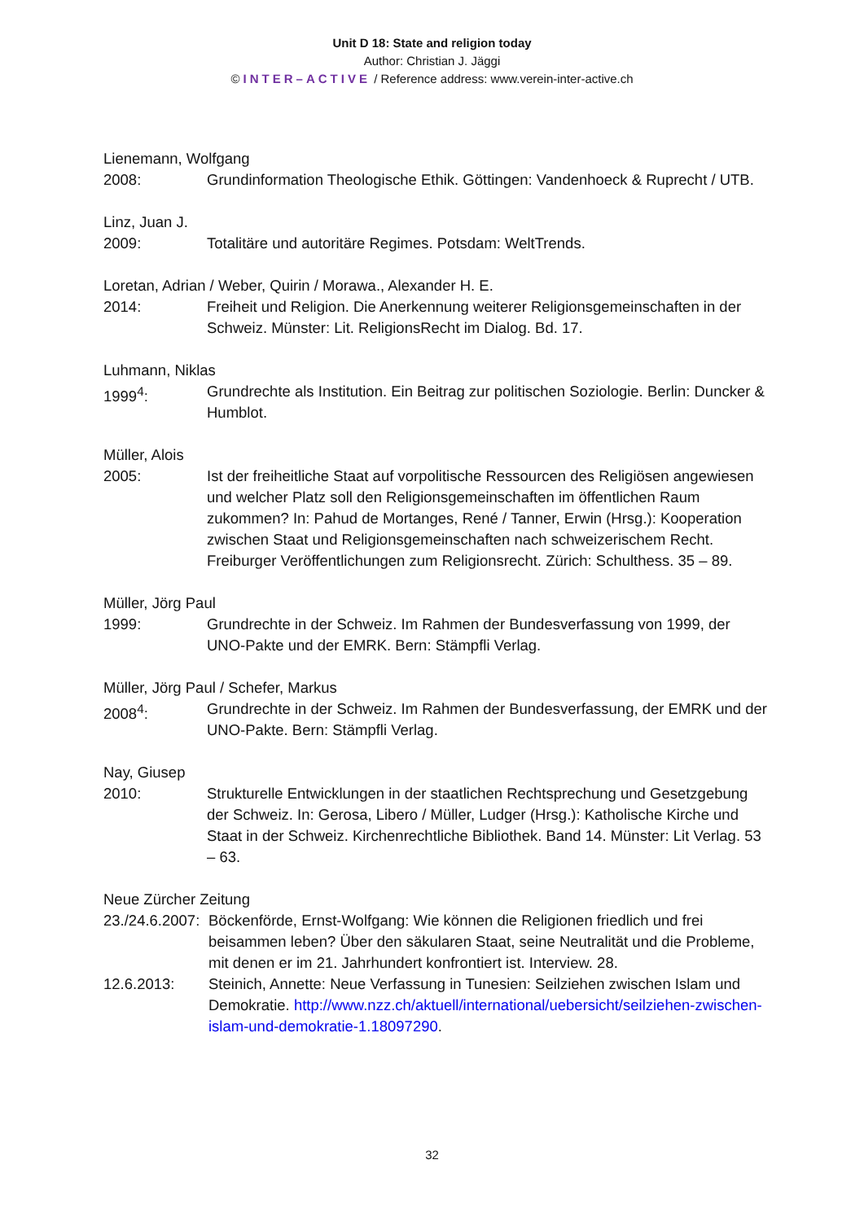Unit D 18: State and religion today
Author: Christian J. Jäggi
© INTER–ACTIVE / Reference address: www.verein-inter-active.ch
Lienemann, Wolfgang
2008: Grundinformation Theologische Ethik. Göttingen: Vandenhoeck & Ruprecht / UTB.
Linz, Juan J.
2009: Totalitäre und autoritäre Regimes. Potsdam: WeltTrends.
Loretan, Adrian / Weber, Quirin / Morawa., Alexander H. E.
2014: Freiheit und Religion. Die Anerkennung weiterer Religionsgemeinschaften in der Schweiz. Münster: Lit. ReligionsRecht im Dialog. Bd. 17.
Luhmann, Niklas
1999<sup>4</sup>: Grundrechte als Institution. Ein Beitrag zur politischen Soziologie. Berlin: Duncker & Humblot.
Müller, Alois
2005: Ist der freiheitliche Staat auf vorpolitische Ressourcen des Religiösen angewiesen und welcher Platz soll den Religionsgemeinschaften im öffentlichen Raum zukommen? In: Pahud de Mortanges, René / Tanner, Erwin (Hrsg.): Kooperation zwischen Staat und Religionsgemeinschaften nach schweizerischem Recht. Freiburger Veröffentlichungen zum Religionsrecht. Zürich: Schulthess. 35 – 89.
Müller, Jörg Paul
1999: Grundrechte in der Schweiz. Im Rahmen der Bundesverfassung von 1999, der UNO-Pakte und der EMRK. Bern: Stämpfli Verlag.
Müller, Jörg Paul / Schefer, Markus
2008<sup>4</sup>: Grundrechte in der Schweiz. Im Rahmen der Bundesverfassung, der EMRK und der UNO-Pakte. Bern: Stämpfli Verlag.
Nay, Giusep
2010: Strukturelle Entwicklungen in der staatlichen Rechtsprechung und Gesetzgebung der Schweiz. In: Gerosa, Libero / Müller, Ludger (Hrsg.): Katholische Kirche und Staat in der Schweiz. Kirchenrechtliche Bibliothek. Band 14. Münster: Lit Verlag. 53 – 63.
Neue Zürcher Zeitung
23./24.6.2007:
Böckenförde, Ernst-Wolfgang: Wie können die Religionen friedlich und frei beisammen leben? Über den säkularen Staat, seine Neutralität und die Probleme, mit denen er im 21. Jahrhundert konfrontiert ist. Interview. 28.
12.6.2013: Steinich, Annette: Neue Verfassung in Tunesien: Seilziehen zwischen Islam und Demokratie. http://www.nzz.ch/aktuell/international/uebersicht/seilziehen-zwischen-islam-und-demokratie-1.18097290.
32